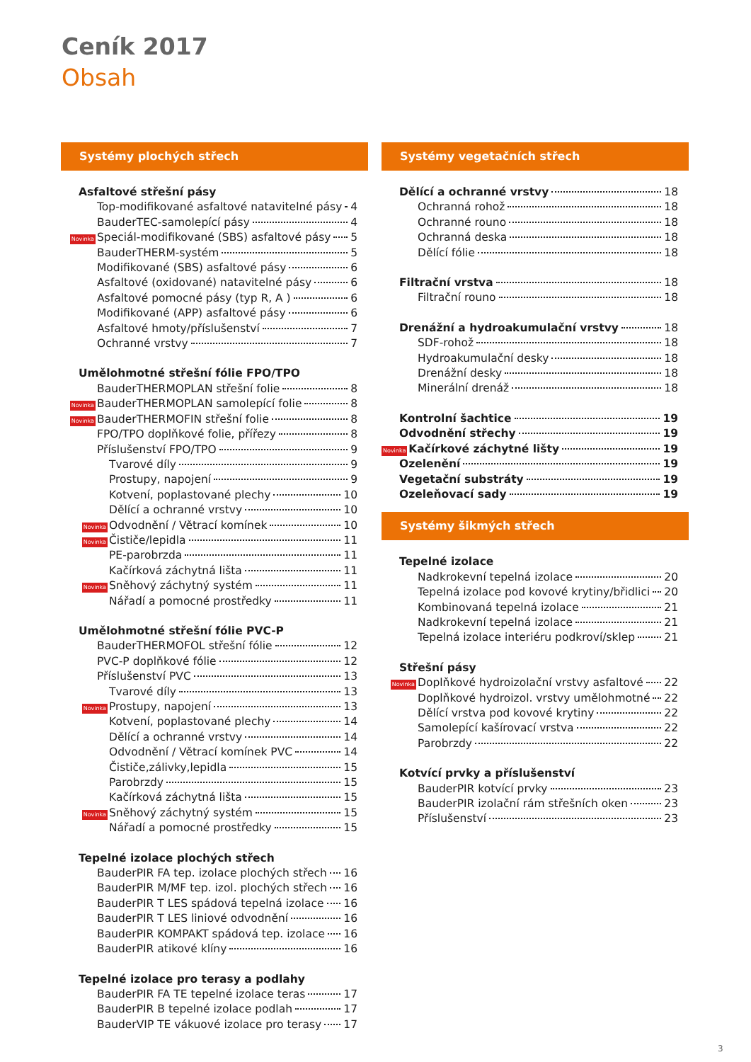Ceník 2017
Obsah
Systémy plochých střech
Asfaltové střešní pásy
Top-modifikované asfaltové natavitelné pásy 4
BauderTEC-samolepící pásy 4
Novinka Speciál-modifikované (SBS) asfaltové pásy 5
BauderTHERM-systém 5
Modifikované (SBS) asfaltové pásy 6
Asfaltové (oxidované) natavitelné pásy 6
Asfaltové pomocné pásy (typ R, A ) 6
Modifikované (APP) asfaltové pásy 6
Asfaltové hmoty/příslušenství 7
Ochranné vrstvy 7
Umělohmotné střešní fólie FPO/TPO
BauderTHERMOPLAN střešní folie 8
Novinka BauderTHERMOPLAN samolepící folie 8
Novinka BauderTHERMOFIN střešní folie 8
FPO/TPO doplňkové folie, přířezy 8
Příslušenství FPO/TPO 9
Tvarové díly 9
Prostupy, napojení 9
Kotvení, poplastované plechy 10
Dělící a ochranné vrstvy 10
Novinka Odvodnění / Větrací komínek 10
Novinka Čističe/lepidla 11
PE-parobrzda 11
Kačírková záchytná lišta 11
Novinka Sněhový záchytný systém 11
Nářadí a pomocné prostředky 11
Umělohmotné střešní fólie PVC-P
BauderTHERMOFOL střešní fólie 12
PVC-P doplňkové fólie 12
Příslušenství PVC 13
Tvarové díly 13
Novinka Prostupy, napojení 13
Kotvení, poplastované plechy 14
Dělící a ochranné vrstvy 14
Odvodnění / Větrací komínek PVC 14
Čističe,zálivky,lepidla 15
Parobrzdy 15
Kačírková záchytná lišta 15
Novinka Sněhový záchytný systém 15
Nářadí a pomocné prostředky 15
Tepelné izolace plochých střech
BauderPIR FA tep. izolace plochých střech 16
BauderPIR M/MF tep. izol. plochých střech 16
BauderPIR T LES spádová tepelná izolace 16
BauderPIR T LES liniové odvodnění 16
BauderPIR KOMPAKT spádová tep. izolace 16
BauderPIR atikové klíny 16
Tepelné izolace pro terasy a podlahy
BauderPIR FA TE tepelné izolace teras 17
BauderPIR B tepelné izolace podlah 17
BauderVIP TE vákuové izolace pro terasy 17
Systémy vegetačních střech
Dělící a ochranné vrstvy 18
Ochranná rohož 18
Ochranné rouno 18
Ochranná deska 18
Dělící fólie 18
Filtrační vrstva 18
Filtrační rouno 18
Drenážní a hydroakumulační vrstvy 18
SDF-rohož 18
Hydroakumulační desky 18
Drenážní desky 18
Minerální drenáž 18
Kontrolní šachtice 19
Odvodnění střechy 19
Novinka Kačírkové záchytné lišty 19
Ozelenění 19
Vegetační substráty 19
Ozeleňovací sady 19
Systémy šikmých střech
Tepelné izolace
Nadkrokevní tepelná izolace 20
Tepelná izolace pod kovové krytiny/břidlici 20
Kombinovaná tepelná izolace 21
Nadkrokevní tepelná izolace 21
Tepelná izolace interiéru podkroví/sklep 21
Střešní pásy
Novinka Doplňkové hydroizolační vrstvy asfaltové 22
Doplňkové hydroizol. vrstvy umělohmotné 22
Dělící vrstva pod kovové krytiny 22
Samolepící kašírovací vrstva 22
Parobrzdy 22
Kotvící prvky a příslušenství
BauderPIR kotvící prvky 23
BauderPIR izolační rám střešních oken 23
Příslušenství 23
3